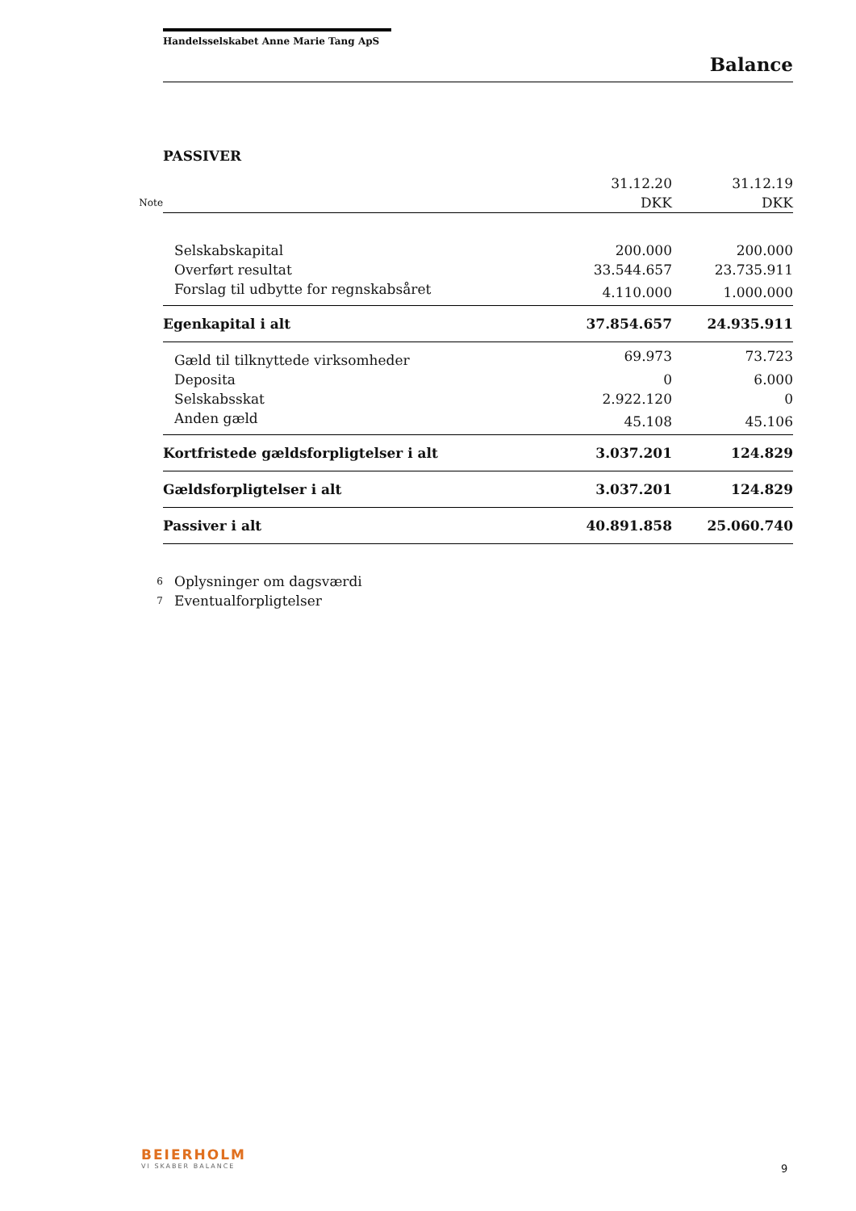Handelsselskabet Anne Marie Tang ApS
Balance
PASSIVER
| | | 31.12.20 | 31.12.19 |
| --- | --- | --- | --- |
| Note | | DKK | DKK |
| | Selskabskapital | 200.000 | 200.000 |
| | Overført resultat | 33.544.657 | 23.735.911 |
| | Forslag til udbytte for regnskabsåret | 4.110.000 | 1.000.000 |
| | Egenkapital i alt | 37.854.657 | 24.935.911 |
| | Gæld til tilknyttede virksomheder | 69.973 | 73.723 |
| | Deposita | 0 | 6.000 |
| | Selskabsskat | 2.922.120 | 0 |
| | Anden gæld | 45.108 | 45.106 |
| | Kortfristede gældsforpligtelser i alt | 3.037.201 | 124.829 |
| | Gældsforpligtelser i alt | 3.037.201 | 124.829 |
| | Passiver i alt | 40.891.858 | 25.060.740 |
| 6 | Oplysninger om dagsværdi | | |
| 7 | Eventualforpligtelser | | |
BEIERHOLM
VI SKABER BALANCE
9